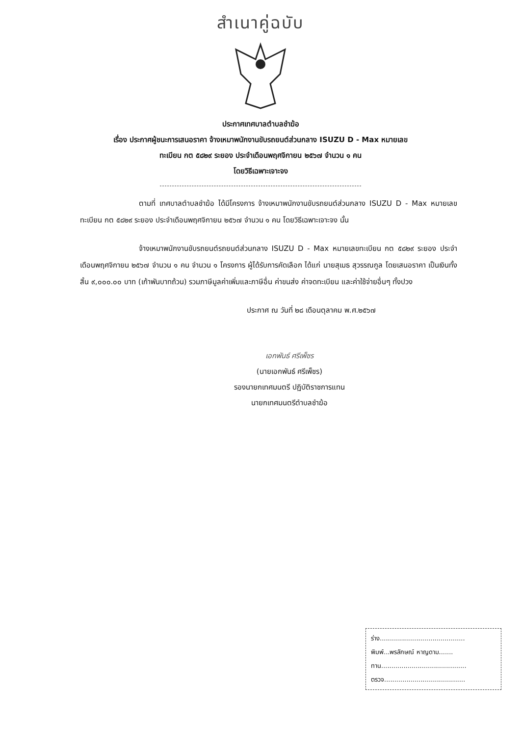สำเนาคู่ฉบับ
ประกาศเทศบาลตำบลชำฆ้อ
เรื่อง ประกาศผู้ชนะการเสนอราคา จ้างเหมาพนักงานขับรถยนต์ส่วนกลาง ISUZU D - Max หมายเลข
ทะเบียน กต ๕๘๒๙ ระยอง ประจำเดือนพฤศจิกายน ๒๕๖๗ จำนวน ๑ คน
โดยวิธีเฉพาะเจาะจง
ตามที่ เทศบาลตำบลชำฆ้อ ได้มีโครงการ จ้างเหมาพนักงานขับรถยนต์ส่วนกลาง ISUZU D - Max หมายเลขทะเบียน กต ๕๘๒๙ ระยอง ประจำเดือนพฤศจิกายน ๒๕๖๗ จำนวน ๑ คน โดยวิธีเฉพาะเจาะจง นั้น
จ้างเหมาพนักงานขับรถยนต์รถยนต์ส่วนกลาง ISUZU D - Max หมายเลขทะเบียน กต ๕๘๒๙ ระยอง ประจำเดือนพฤศจิกายน ๒๕๖๗ จำนวน ๑ คน จำนวน ๑ โครงการ ผู้ได้รับการคัดเลือก ได้แก่ นายสุเมธ สุวรรณกูล โดยเสนอราคา เป็นเงินทั้งสิ้น ๙,๐๐๐.๐๐ บาท (เก้าพันบาทถ้วน) รวมภาษีมูลค่าเพิ่มและภาษีอื่น ค่าขนส่ง ค่าจดทะเบียน และค่าใช้จ่ายอื่นๆ ทั้งปวง
ประกาศ ณ วันที่ ๒๘ เดือนตุลาคม พ.ศ.๒๕๖๗
เอกพันธ์ ศรีเพ็ชร
(นายเอกพันธ์ ศรีเพ็ชร)
รองนายกเทศมนตรี ปฏิบัติราชการแทน
นายกเทศมนตรีตำบลชำฆ้อ
ร่าง..........................................
พิมพ์...พรลักษณ์ หาญดาม.......
ทาน..........................................
ตรวจ........................................